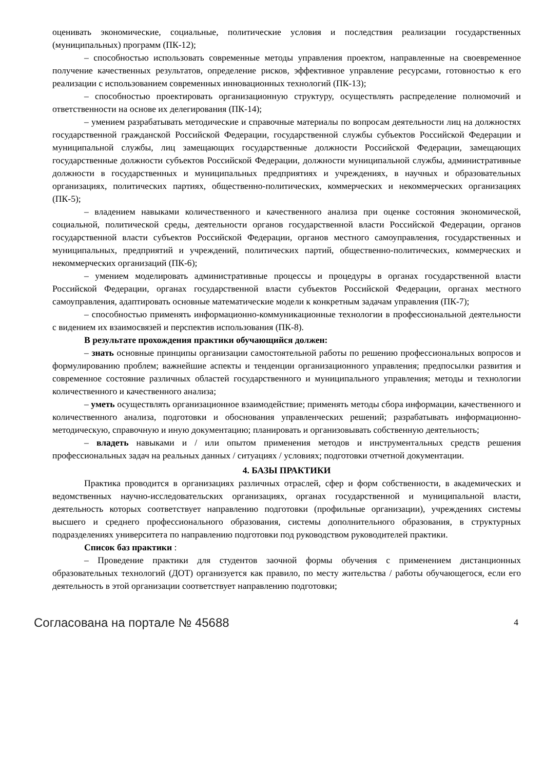оценивать экономические, социальные, политические условия и последствия реализации государственных (муниципальных) программ (ПК-12);
– способностью использовать современные методы управления проектом, направленные на своевременное получение качественных результатов, определение рисков, эффективное управление ресурсами, готовностью к его реализации с использованием современных инновационных технологий (ПК-13);
– способностью проектировать организационную структуру, осуществлять распределение полномочий и ответственности на основе их делегирования (ПК-14);
– умением разрабатывать методические и справочные материалы по вопросам деятельности лиц на должностях государственной гражданской Российской Федерации, государственной службы субъектов Российской Федерации и муниципальной службы, лиц замещающих государственные должности Российской Федерации, замещающих государственные должности субъектов Российской Федерации, должности муниципальной службы, административные должности в государственных и муниципальных предприятиях и учреждениях, в научных и образовательных организациях, политических партиях, общественно-политических, коммерческих и некоммерческих организациях (ПК-5);
– владением навыками количественного и качественного анализа при оценке состояния экономической, социальной, политической среды, деятельности органов государственной власти Российской Федерации, органов государственной власти субъектов Российской Федерации, органов местного самоуправления, государственных и муниципальных, предприятий и учреждений, политических партий, общественно-политических, коммерческих и некоммерческих организаций (ПК-6);
– умением моделировать административные процессы и процедуры в органах государственной власти Российской Федерации, органах государственной власти субъектов Российской Федерации, органах местного самоуправления, адаптировать основные математические модели к конкретным задачам управления (ПК-7);
– способностью применять информационно-коммуникационные технологии в профессиональной деятельности с видением их взаимосвязей и перспектив использования (ПК-8).
В результате прохождения практики обучающийся должен:
– знать основные принципы организации самостоятельной работы по решению профессиональных вопросов и формулированию проблем; важнейшие аспекты и тенденции организационного управления; предпосылки развития и современное состояние различных областей государственного и муниципального управления; методы и технологии количественного и качественного анализа;
– уметь осуществлять организационное взаимодействие; применять методы сбора информации, качественного и количественного анализа, подготовки и обоснования управленческих решений; разрабатывать информационно-методическую, справочную и иную документацию; планировать и организовывать собственную деятельность;
– владеть навыками и / или опытом применения методов и инструментальных средств решения профессиональных задач на реальных данных / ситуациях / условиях; подготовки отчетной документации.
4. БАЗЫ ПРАКТИКИ
Практика проводится в организациях различных отраслей, сфер и форм собственности, в академических и ведомственных научно-исследовательских организациях, органах государственной и муниципальной власти, деятельность которых соответствует направлению подготовки (профильные организации), учреждениях системы высшего и среднего профессионального образования, системы дополнительного образования, в структурных подразделениях университета по направлению подготовки под руководством руководителей практики.
Список баз практики :
– Проведение практики для студентов заочной формы обучения с применением дистанционных образовательных технологий (ДОТ) организуется как правило, по месту жительства / работы обучающегося, если его деятельность в этой организации соответствует направлению подготовки;
Согласована на портале № 45688 4